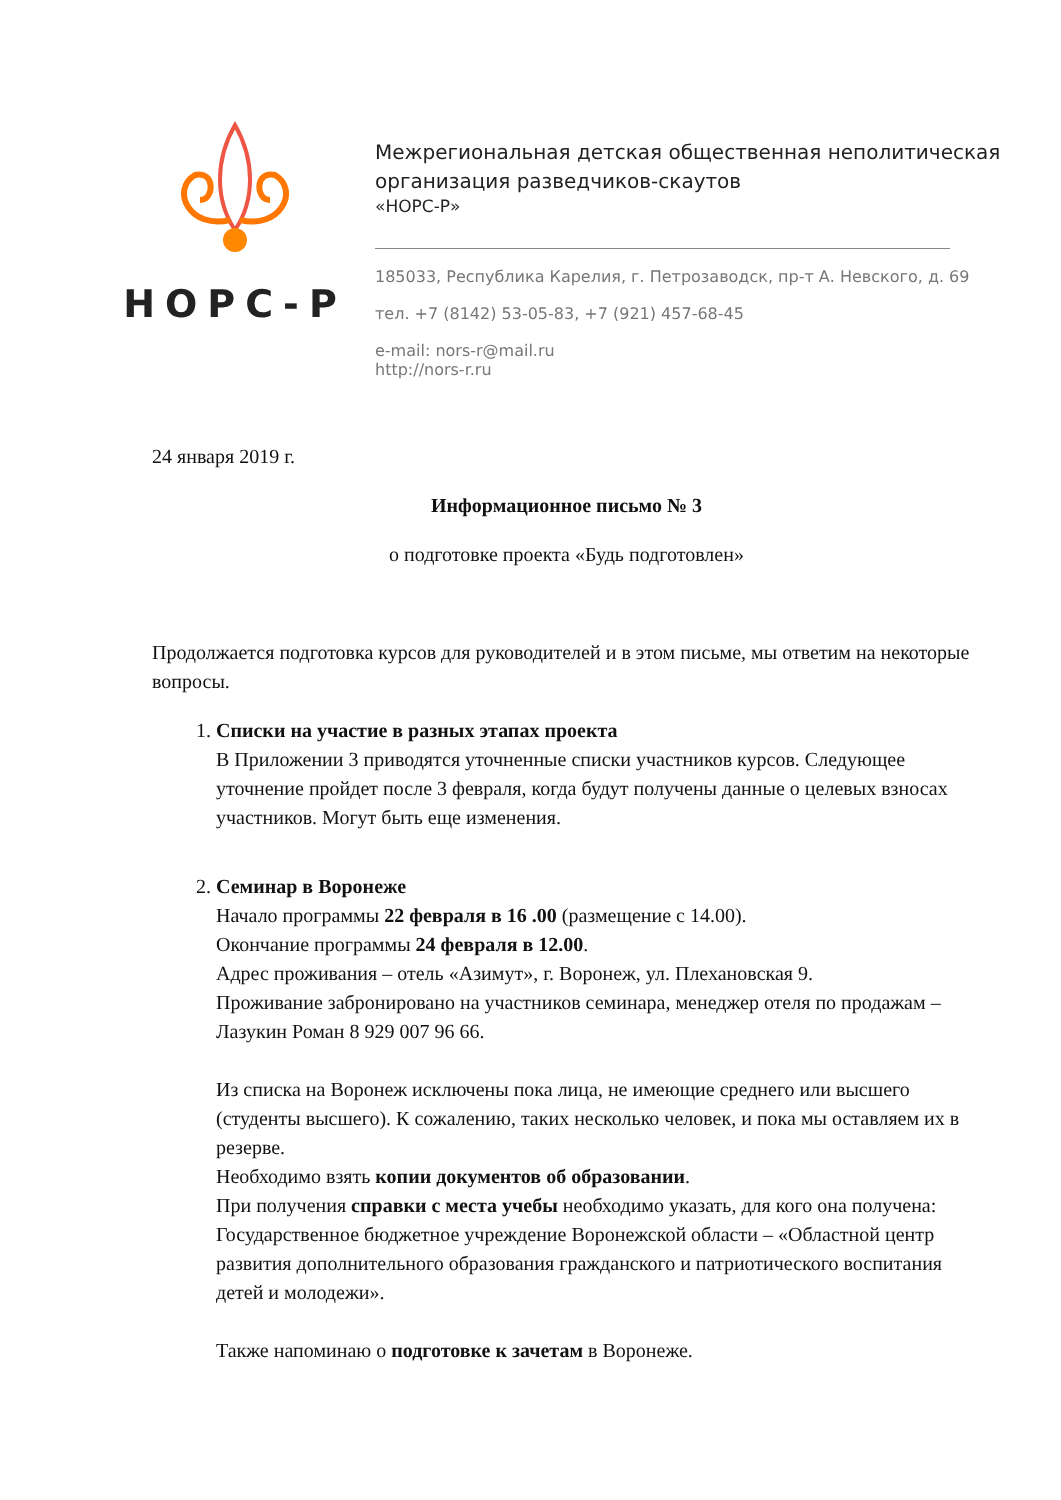НОРС-Р
Межрегиональная детская общественная неполитическая
организация разведчиков-скаутов
«НОРС-Р»
185033, Республика Карелия, г. Петрозаводск, пр-т А. Невского, д. 69
тел. +7 (8142) 53-05-83, +7 (921) 457-68-45
e-mail: nors-r@mail.ru
http://nors-r.ru
24 января 2019 г.
Информационное письмо № 3
о подготовке проекта «Будь подготовлен»
Продолжается подготовка курсов для руководителей и в этом письме, мы ответим на некоторые вопросы.
1. Списки на участие в разных этапах проекта
В Приложении 3 приводятся уточненные списки участников курсов. Следующее уточнение пройдет после 3 февраля, когда будут получены данные о целевых взносах участников. Могут быть еще изменения.
2. Семинар в Воронеже
Начало программы 22 февраля в 16 .00 (размещение с 14.00).
Окончание программы 24 февраля в 12.00.
Адрес проживания – отель «Азимут», г. Воронеж, ул. Плехановская 9.
Проживание забронировано на участников семинара, менеджер отеля по продажам – Лазукин Роман 8 929 007 96 66.
Из списка на Воронеж исключены пока лица, не имеющие среднего или высшего (студенты высшего). К сожалению, таких несколько человек, и пока мы оставляем их в резерве.
Необходимо взять копии документов об образовании.
При получения справки с места учебы необходимо указать, для кого она получена: Государственное бюджетное учреждение Воронежской области – «Областной центр развития дополнительного образования гражданского и патриотического воспитания детей и молодежи».
Также напоминаю о подготовке к зачетам в Воронеже.